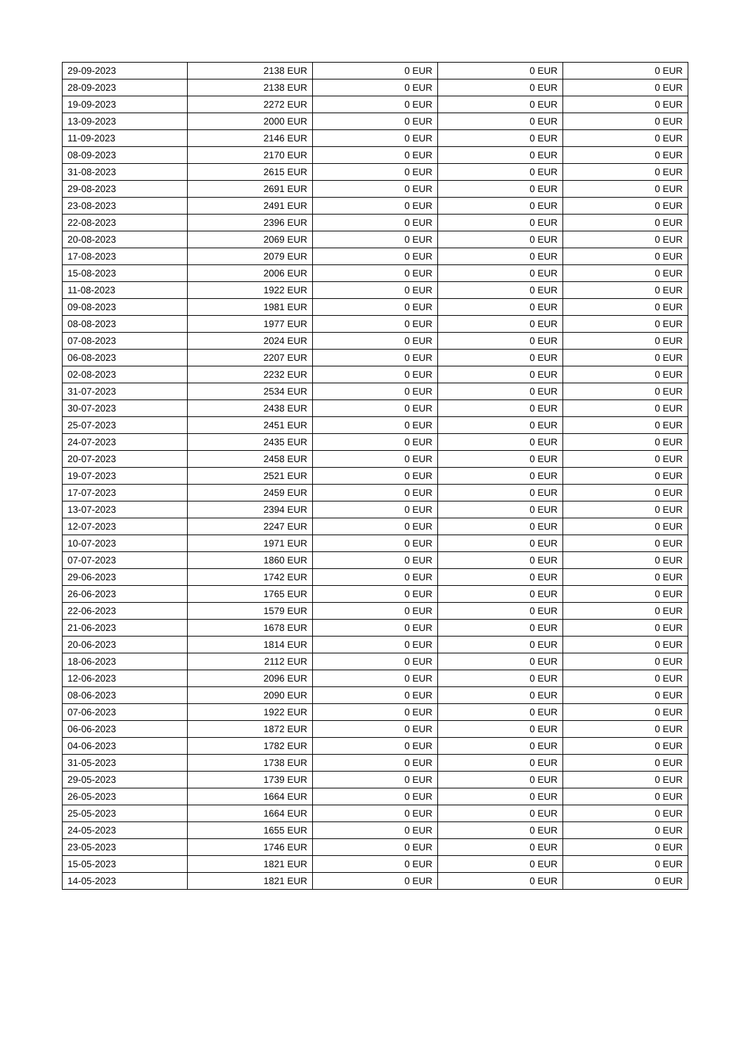| 29-09-2023 | 2138 EUR | 0 EUR | 0 EUR | 0 EUR |
| 28-09-2023 | 2138 EUR | 0 EUR | 0 EUR | 0 EUR |
| 19-09-2023 | 2272 EUR | 0 EUR | 0 EUR | 0 EUR |
| 13-09-2023 | 2000 EUR | 0 EUR | 0 EUR | 0 EUR |
| 11-09-2023 | 2146 EUR | 0 EUR | 0 EUR | 0 EUR |
| 08-09-2023 | 2170 EUR | 0 EUR | 0 EUR | 0 EUR |
| 31-08-2023 | 2615 EUR | 0 EUR | 0 EUR | 0 EUR |
| 29-08-2023 | 2691 EUR | 0 EUR | 0 EUR | 0 EUR |
| 23-08-2023 | 2491 EUR | 0 EUR | 0 EUR | 0 EUR |
| 22-08-2023 | 2396 EUR | 0 EUR | 0 EUR | 0 EUR |
| 20-08-2023 | 2069 EUR | 0 EUR | 0 EUR | 0 EUR |
| 17-08-2023 | 2079 EUR | 0 EUR | 0 EUR | 0 EUR |
| 15-08-2023 | 2006 EUR | 0 EUR | 0 EUR | 0 EUR |
| 11-08-2023 | 1922 EUR | 0 EUR | 0 EUR | 0 EUR |
| 09-08-2023 | 1981 EUR | 0 EUR | 0 EUR | 0 EUR |
| 08-08-2023 | 1977 EUR | 0 EUR | 0 EUR | 0 EUR |
| 07-08-2023 | 2024 EUR | 0 EUR | 0 EUR | 0 EUR |
| 06-08-2023 | 2207 EUR | 0 EUR | 0 EUR | 0 EUR |
| 02-08-2023 | 2232 EUR | 0 EUR | 0 EUR | 0 EUR |
| 31-07-2023 | 2534 EUR | 0 EUR | 0 EUR | 0 EUR |
| 30-07-2023 | 2438 EUR | 0 EUR | 0 EUR | 0 EUR |
| 25-07-2023 | 2451 EUR | 0 EUR | 0 EUR | 0 EUR |
| 24-07-2023 | 2435 EUR | 0 EUR | 0 EUR | 0 EUR |
| 20-07-2023 | 2458 EUR | 0 EUR | 0 EUR | 0 EUR |
| 19-07-2023 | 2521 EUR | 0 EUR | 0 EUR | 0 EUR |
| 17-07-2023 | 2459 EUR | 0 EUR | 0 EUR | 0 EUR |
| 13-07-2023 | 2394 EUR | 0 EUR | 0 EUR | 0 EUR |
| 12-07-2023 | 2247 EUR | 0 EUR | 0 EUR | 0 EUR |
| 10-07-2023 | 1971 EUR | 0 EUR | 0 EUR | 0 EUR |
| 07-07-2023 | 1860 EUR | 0 EUR | 0 EUR | 0 EUR |
| 29-06-2023 | 1742 EUR | 0 EUR | 0 EUR | 0 EUR |
| 26-06-2023 | 1765 EUR | 0 EUR | 0 EUR | 0 EUR |
| 22-06-2023 | 1579 EUR | 0 EUR | 0 EUR | 0 EUR |
| 21-06-2023 | 1678 EUR | 0 EUR | 0 EUR | 0 EUR |
| 20-06-2023 | 1814 EUR | 0 EUR | 0 EUR | 0 EUR |
| 18-06-2023 | 2112 EUR | 0 EUR | 0 EUR | 0 EUR |
| 12-06-2023 | 2096 EUR | 0 EUR | 0 EUR | 0 EUR |
| 08-06-2023 | 2090 EUR | 0 EUR | 0 EUR | 0 EUR |
| 07-06-2023 | 1922 EUR | 0 EUR | 0 EUR | 0 EUR |
| 06-06-2023 | 1872 EUR | 0 EUR | 0 EUR | 0 EUR |
| 04-06-2023 | 1782 EUR | 0 EUR | 0 EUR | 0 EUR |
| 31-05-2023 | 1738 EUR | 0 EUR | 0 EUR | 0 EUR |
| 29-05-2023 | 1739 EUR | 0 EUR | 0 EUR | 0 EUR |
| 26-05-2023 | 1664 EUR | 0 EUR | 0 EUR | 0 EUR |
| 25-05-2023 | 1664 EUR | 0 EUR | 0 EUR | 0 EUR |
| 24-05-2023 | 1655 EUR | 0 EUR | 0 EUR | 0 EUR |
| 23-05-2023 | 1746 EUR | 0 EUR | 0 EUR | 0 EUR |
| 15-05-2023 | 1821 EUR | 0 EUR | 0 EUR | 0 EUR |
| 14-05-2023 | 1821 EUR | 0 EUR | 0 EUR | 0 EUR |